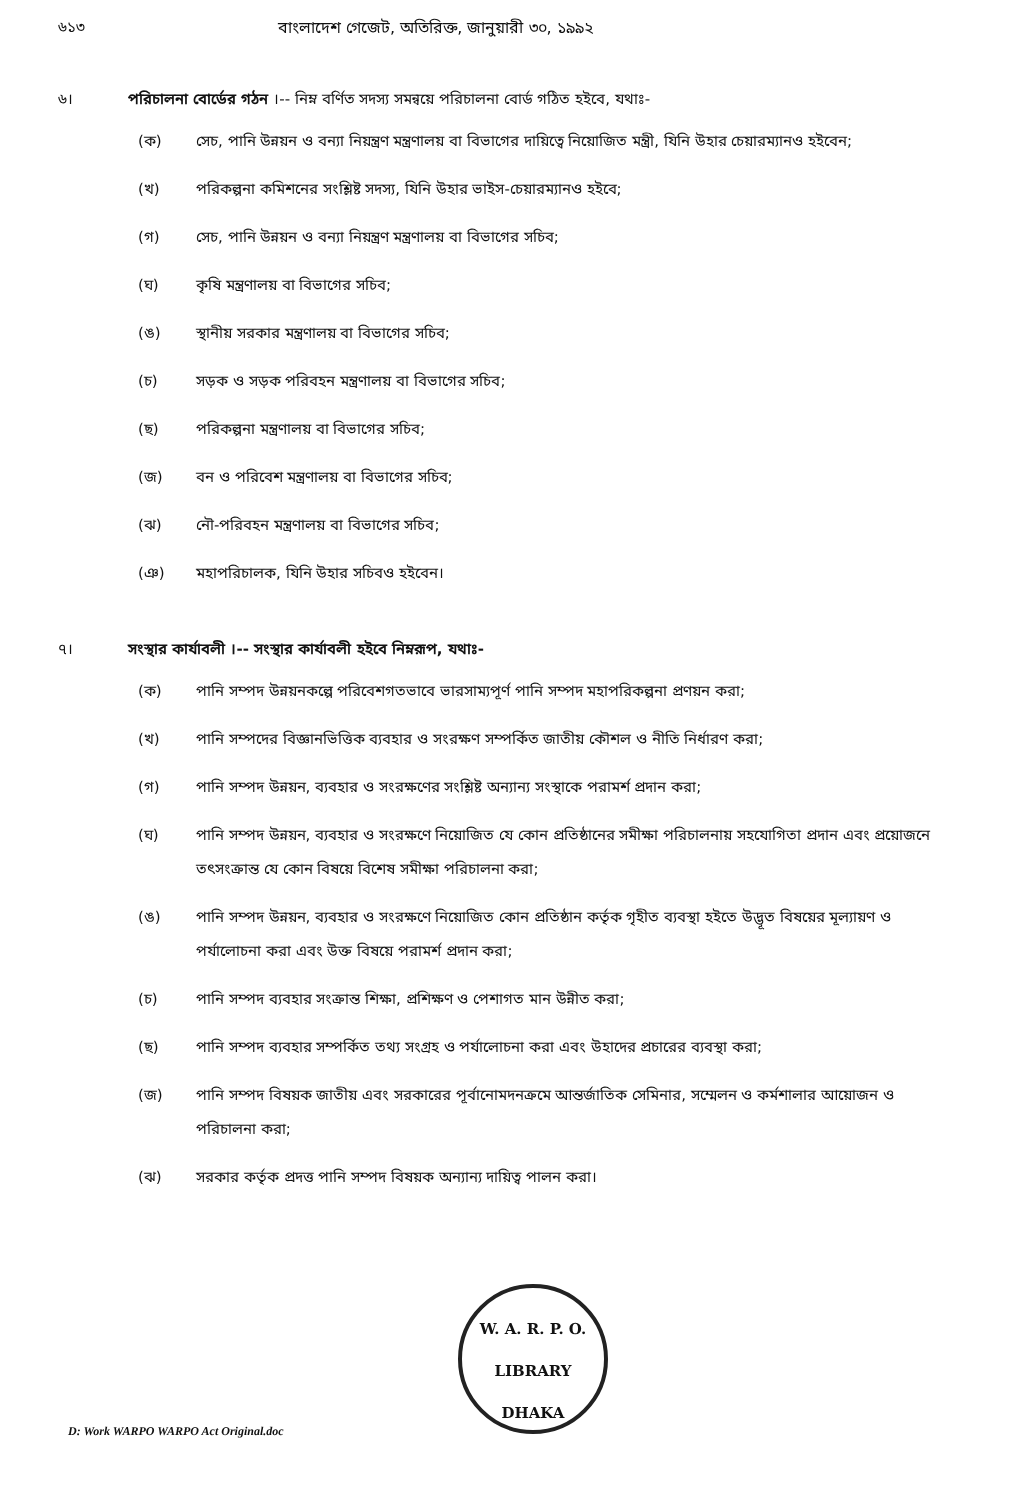৬১৩ বাংলাদেশ গেজেট, অতিরিক্ত, জানুয়ারী ৩০, ১৯৯২
৬। পরিচালনা বোর্ডের গঠন ।-- নিম্ন বর্ণিত সদস্য সমন্বয়ে পরিচালনা বোর্ড গঠিত হইবে, যথাঃ-
(ক) সেচ, পানি উন্নয়ন ও বন্যা নিয়ন্ত্রণ মন্ত্রণালয় বা বিভাগের দায়িত্বে নিয়োজিত মন্ত্রী, যিনি উহার চেয়ারম্যানও হইবেন;
(খ) পরিকল্পনা কমিশনের সংশ্লিষ্ট সদস্য, যিনি উহার ভাইস-চেয়ারম্যানও হইবে;
(গ) সেচ, পানি উন্নয়ন ও বন্যা নিয়ন্ত্রণ মন্ত্রণালয় বা বিভাগের সচিব;
(ঘ) কৃষি মন্ত্রণালয় বা বিভাগের সচিব;
(ঙ) স্থানীয় সরকার মন্ত্রণালয় বা বিভাগের সচিব;
(চ) সড়ক ও সড়ক পরিবহন মন্ত্রণালয় বা বিভাগের সচিব;
(ছ) পরিকল্পনা মন্ত্রণালয় বা বিভাগের সচিব;
(জ) বন ও পরিবেশ মন্ত্রণালয় বা বিভাগের সচিব;
(ঝ) নৌ-পরিবহন মন্ত্রণালয় বা বিভাগের সচিব;
(ঞ) মহাপরিচালক, যিনি উহার সচিবও হইবেন।
৭। সংস্থার কার্যাবলী ।-- সংস্থার কার্যাবলী হইবে নিম্নরূপ, যথাঃ-
(ক) পানি সম্পদ উন্নয়নকল্পে পরিবেশগতভাবে ভারসাম্যপূর্ণ পানি সম্পদ মহাপরিকল্পনা প্রণয়ন করা;
(খ) পানি সম্পদের বিজ্ঞানভিত্তিক ব্যবহার ও সংরক্ষণ সম্পর্কিত জাতীয় কৌশল ও নীতি নির্ধারণ করা;
(গ) পানি সম্পদ উন্নয়ন, ব্যবহার ও সংরক্ষণের সংশ্লিষ্ট অন্যান্য সংস্থাকে পরামর্শ প্রদান করা;
(ঘ) পানি সম্পদ উন্নয়ন, ব্যবহার ও সংরক্ষণে নিয়োজিত যে কোন প্রতিষ্ঠানের সমীক্ষা পরিচালনায় সহযোগিতা প্রদান এবং প্রয়োজনে তৎসংক্রান্ত যে কোন বিষয়ে বিশেষ সমীক্ষা পরিচালনা করা;
(ঙ) পানি সম্পদ উন্নয়ন, ব্যবহার ও সংরক্ষণে নিয়োজিত কোন প্রতিষ্ঠান কর্তৃক গৃহীত ব্যবস্থা হইতে উদ্ভূত বিষয়ের মূল্যায়ণ ও পর্যালোচনা করা এবং উক্ত বিষয়ে পরামর্শ প্রদান করা;
(চ) পানি সম্পদ ব্যবহার সংক্রান্ত শিক্ষা, প্রশিক্ষণ ও পেশাগত মান উন্নীত করা;
(ছ) পানি সম্পদ ব্যবহার সম্পর্কিত তথ্য সংগ্রহ ও পর্যালোচনা করা এবং উহাদের প্রচারের ব্যবস্থা করা;
(জ) পানি সম্পদ বিষয়ক জাতীয় এবং সরকারের পূর্বানোমদনক্রমে আন্তর্জাতিক সেমিনার, সম্মেলন ও কর্মশালার আয়োজন ও পরিচালনা করা;
(ঝ) সরকার কর্তৃক প্রদত্ত পানি সম্পদ বিষয়ক অন্যান্য দায়িত্ব পালন করা।
W. A. R. P. O.
LIBRARY
DHAKA
D: Work WARPO WARPO Act Original.doc